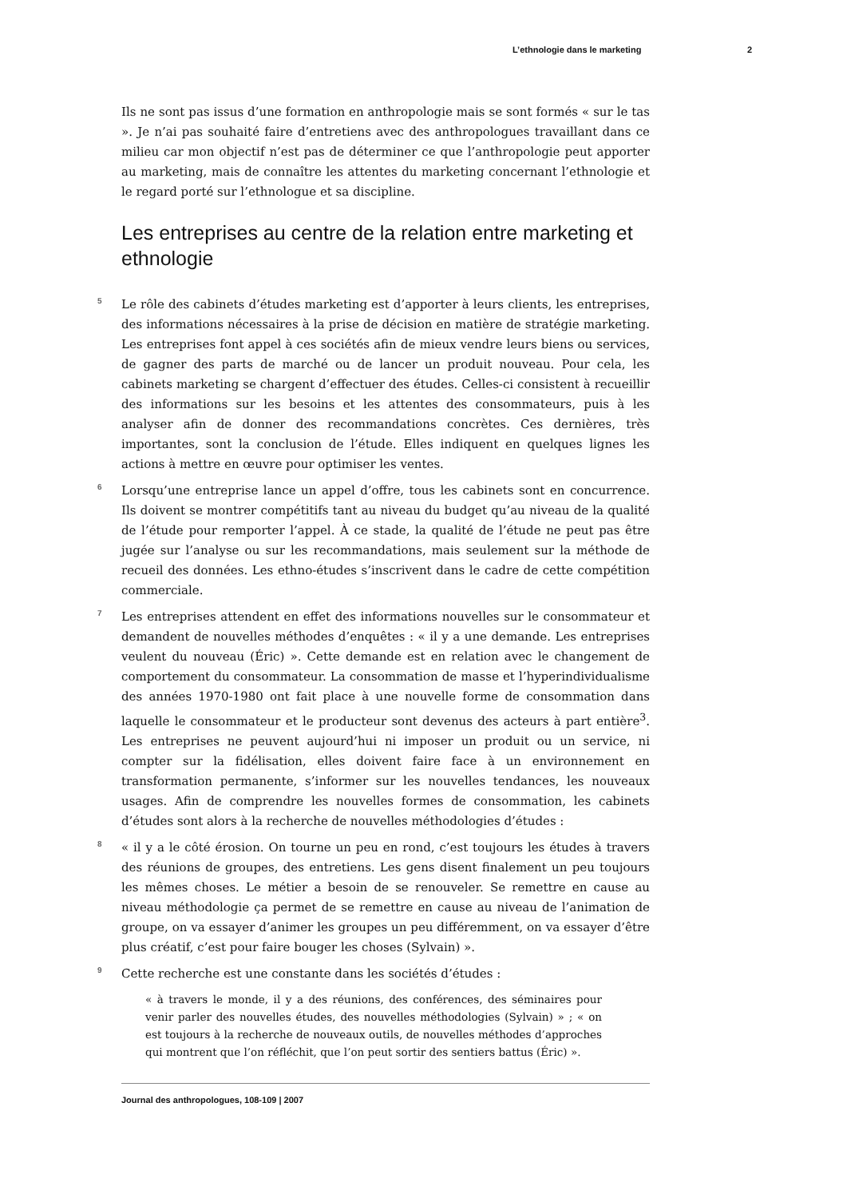L’ethnologie dans le marketing 2
Ils ne sont pas issus d’une formation en anthropologie mais se sont formés « sur le tas ». Je n’ai pas souhaité faire d’entretiens avec des anthropologues travaillant dans ce milieu car mon objectif n’est pas de déterminer ce que l’anthropologie peut apporter au marketing, mais de connaître les attentes du marketing concernant l’ethnologie et le regard porté sur l’ethnologue et sa discipline.
Les entreprises au centre de la relation entre marketing et ethnologie
5 Le rôle des cabinets d’études marketing est d’apporter à leurs clients, les entreprises, des informations nécessaires à la prise de décision en matière de stratégie marketing. Les entreprises font appel à ces sociétés afin de mieux vendre leurs biens ou services, de gagner des parts de marché ou de lancer un produit nouveau. Pour cela, les cabinets marketing se chargent d’effectuer des études. Celles-ci consistent à recueillir des informations sur les besoins et les attentes des consommateurs, puis à les analyser afin de donner des recommandations concrètes. Ces dernières, très importantes, sont la conclusion de l’étude. Elles indiquent en quelques lignes les actions à mettre en œuvre pour optimiser les ventes.
6 Lorsqu’une entreprise lance un appel d’offre, tous les cabinets sont en concurrence. Ils doivent se montrer compétitifs tant au niveau du budget qu’au niveau de la qualité de l’étude pour remporter l’appel. À ce stade, la qualité de l’étude ne peut pas être jugée sur l’analyse ou sur les recommandations, mais seulement sur la méthode de recueil des données. Les ethno-études s’inscrivent dans le cadre de cette compétition commerciale.
7 Les entreprises attendent en effet des informations nouvelles sur le consommateur et demandent de nouvelles méthodes d’enquêtes : « il y a une demande. Les entreprises veulent du nouveau (Éric) ». Cette demande est en relation avec le changement de comportement du consommateur. La consommation de masse et l’hyperindividualisme des années 1970-1980 ont fait place à une nouvelle forme de consommation dans laquelle le consommateur et le producteur sont devenus des acteurs à part entière<sup>3</sup>. Les entreprises ne peuvent aujourd’hui ni imposer un produit ou un service, ni compter sur la fidélisation, elles doivent faire face à un environnement en transformation permanente, s’informer sur les nouvelles tendances, les nouveaux usages. Afin de comprendre les nouvelles formes de consommation, les cabinets d’études sont alors à la recherche de nouvelles méthodologies d’études :
8 « il y a le côté érosion. On tourne un peu en rond, c’est toujours les études à travers des réunions de groupes, des entretiens. Les gens disent finalement un peu toujours les mêmes choses. Le métier a besoin de se renouveler. Se remettre en cause au niveau méthodologie ça permet de se remettre en cause au niveau de l’animation de groupe, on va essayer d’animer les groupes un peu différemment, on va essayer d’être plus créatif, c’est pour faire bouger les choses (Sylvain) ».
9 Cette recherche est une constante dans les sociétés d’études :
« à travers le monde, il y a des réunions, des conférences, des séminaires pour venir parler des nouvelles études, des nouvelles méthodologies (Sylvain) » ; « on est toujours à la recherche de nouveaux outils, de nouvelles méthodes d’approches qui montrent que l’on réfléchit, que l’on peut sortir des sentiers battus (Éric) ».
Journal des anthropologues, 108-109 | 2007